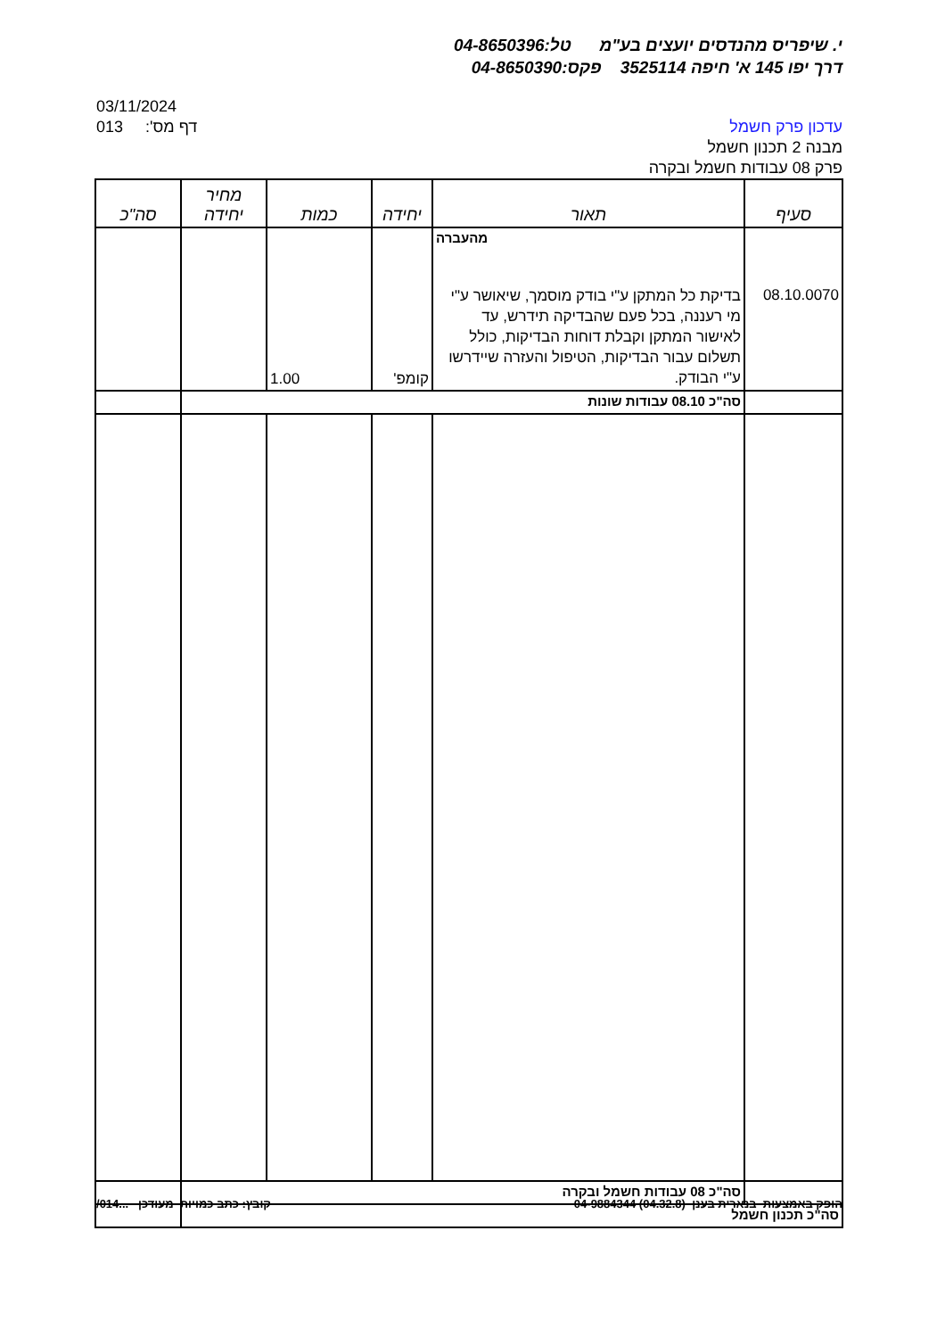י. שיפריס מהנדסים יועצים בע"מ טל:04-8650396
דרך יפו 145 א' חיפה 3525114 פקס:04-8650390
03/11/2024
013 :'דף מס
עדכון פרק חשמל
מבנה 2 תכנון חשמל
פרק 08 עבודות חשמל ובקרה
| סעיף | תאור | יחידה | כמות | מחיר יחידה | סה"כ |
| --- | --- | --- | --- | --- | --- |
| 08.10.0070 | מהעברה בדיקת כל המתקן ע"י בודק מוסמך, שיאושר ע"י מי רעננה, בכל פעם שהבדיקה תידרש, עד לאישור המתקן וקבלת דוחות הבדיקות, כולל תשלום עבור הבדיקות, הטיפול והעזרה שיידרשו ע"י הבודק. | קומפ' | 1.00 | | |
| | סה"כ 08.10 עבודות שונות | | | | |
| | סה"כ 08 עבודות חשמל ובקרה | | | | |
| סה"כ תכנון חשמל | | | | | |
הופק באמצעות בנארית בענן (04.32.8) 04-9884344 קובץ: כתב כמויות מעודכן ...014/